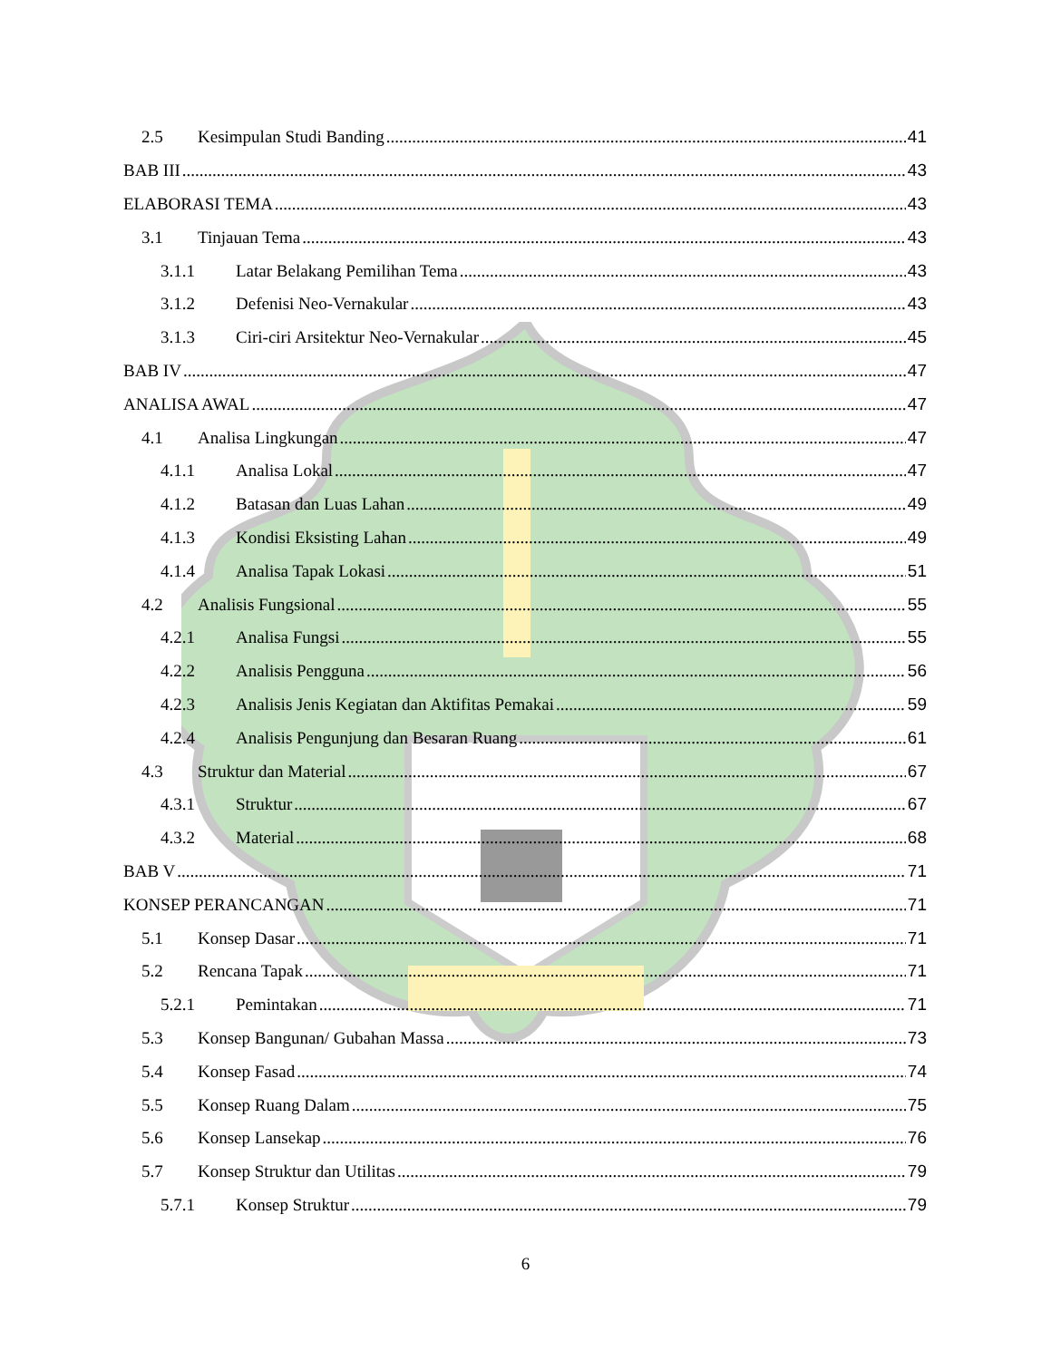2.5 Kesimpulan Studi Banding 41
BAB III 43
ELABORASI TEMA 43
3.1 Tinjauan Tema 43
3.1.1 Latar Belakang Pemilihan Tema 43
3.1.2 Defenisi Neo-Vernakular 43
3.1.3 Ciri-ciri Arsitektur Neo-Vernakular 45
BAB IV 47
ANALISA AWAL 47
4.1 Analisa Lingkungan 47
4.1.1 Analisa Lokal 47
4.1.2 Batasan dan Luas Lahan 49
4.1.3 Kondisi Eksisting Lahan 49
4.1.4 Analisa Tapak Lokasi 51
4.2 Analisis Fungsional 55
4.2.1 Analisa Fungsi 55
4.2.2 Analisis Pengguna 56
4.2.3 Analisis Jenis Kegiatan dan Aktifitas Pemakai 59
4.2.4 Analisis Pengunjung dan Besaran Ruang 61
4.3 Struktur dan Material 67
4.3.1 Struktur 67
4.3.2 Material 68
BAB V 71
KONSEP PERANCANGAN 71
5.1 Konsep Dasar 71
5.2 Rencana Tapak 71
5.2.1 Pemintakan 71
5.3 Konsep Bangunan/ Gubahan Massa 73
5.4 Konsep Fasad 74
5.5 Konsep Ruang Dalam 75
5.6 Konsep Lansekap 76
5.7 Konsep Struktur dan Utilitas 79
5.7.1 Konsep Struktur 79
6